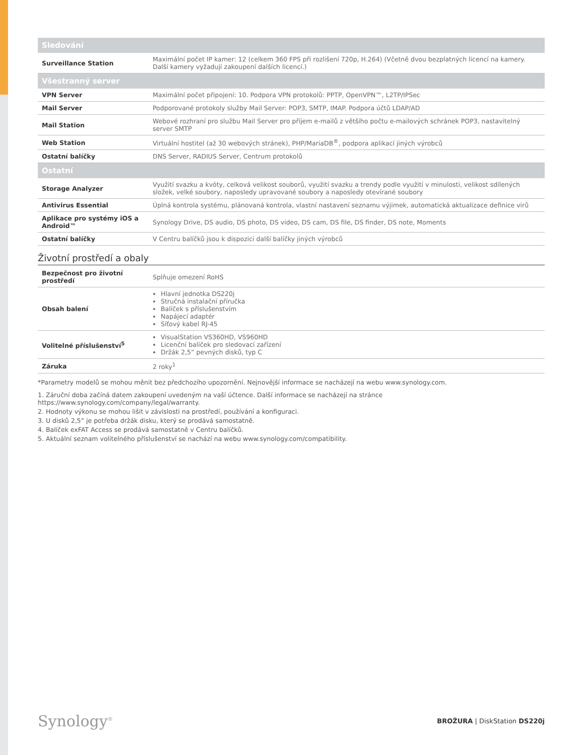| Sledování | |
| --- | --- |
| Surveillance Station | Maximální počet IP kamer: 12 (celkem 360 FPS při rozlišení 720p, H.264) (Včetně dvou bezplatných licencí na kamery. Další kamery vyžadují zakoupení dalších licencí.) |
| Všestranný server | |
| VPN Server | Maximální počet připojení: 10. Podpora VPN protokolů: PPTP, OpenVPN™, L2TP/IPSec |
| Mail Server | Podporované protokoly služby Mail Server: POP3, SMTP, IMAP. Podpora účtů LDAP/AD |
| Mail Station | Webové rozhraní pro službu Mail Server pro příjem e-mailů z většího počtu e-mailových schránek POP3, nastavitelný server SMTP |
| Web Station | Virtuální hostitel (až 30 webových stránek), PHP/MariaDB<sup>®</sup>, podpora aplikací jiných výrobců |
| Ostatní balíčky | DNS Server, RADIUS Server, Centrum protokolů |
| Ostatní | |
| Storage Analyzer | Využití svazku a kvóty, celková velikost souborů, využití svazku a trendy podle využití v minulosti, velikost sdílených složek, velké soubory, naposledy upravované soubory a naposledy otevírané soubory |
| Antivirus Essential | Úplná kontrola systému, plánovaná kontrola, vlastní nastavení seznamu výjimek, automatická aktualizace definice virů |
| Aplikace pro systémy iOS a Android™ | Synology Drive, DS audio, DS photo, DS video, DS cam, DS file, DS finder, DS note, Moments |
| Ostatní balíčky | V Centru balíčků jsou k dispozici další balíčky jiných výrobců |
Životní prostředí a obaly
| Bezpečnost pro životní prostředí | Splňuje omezení RoHS |
| Obsah balení | Hlavní jednotka DS220j Stručná instalační příručka Balíček s příslušenstvím Napájecí adaptér Síťový kabel RJ-45 |
| Volitelné příslušenství<sup>5</sup> | VisualStation VS360HD, VS960HD Licenční balíček pro sledovací zařízení Držák 2,5” pevných disků, typ C |
| Záruka | 2 roky<sup>1</sup> |
*Parametry modelů se mohou měnit bez předchozího upozornění. Nejnovější informace se nacházejí na webu www.synology.com.
1. Záruční doba začíná datem zakoupení uvedeným na vaší účtence. Další informace se nacházejí na stránce https://www.synology.com/company/legal/warranty.
2. Hodnoty výkonu se mohou lišit v závislosti na prostředí, používání a konfiguraci.
3. U disků 2,5” je potřeba držák disku, který se prodává samostatně.
4. Balíček exFAT Access se prodává samostatně v Centru balíčků.
5. Aktuální seznam volitelného příslušenství se nachází na webu www.synology.com/compatibility.
Synology<sup>®</sup>
BROŽURA | DiskStation DS220j